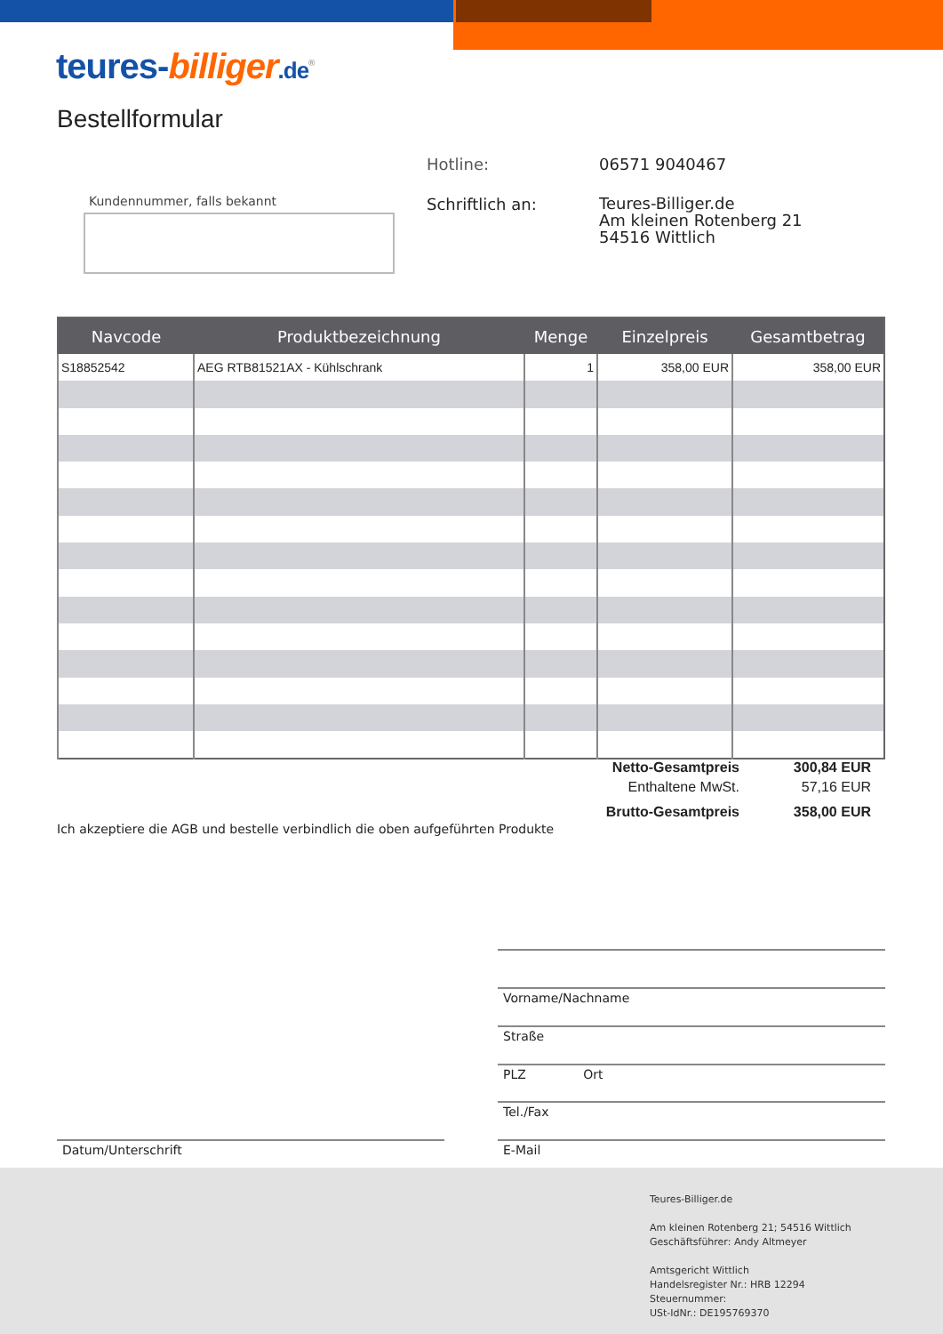teures-billiger.de<sup>®</sup>
Bestellformular
| Hotline: | 06571 9040467 |
| Schriftlich an: | Teures-Billiger.de Am kleinen Rotenberg 21 54516 Wittlich |
Kundennummer, falls bekannt
| Navcode | Produktbezeichnung | Menge | Einzelpreis | Gesamtbetrag |
| --- | --- | --- | --- | --- |
| S18852542 | AEG RTB81521AX - Kühlschrank | 1 | 358,00 EUR | 358,00 EUR |
| Netto-Gesamtpreis | 300,84 EUR |
| Enthaltene MwSt. | 57,16 EUR |
| Brutto-Gesamtpreis | 358,00 EUR |
Ich akzeptiere die AGB und bestelle verbindlich die oben aufgeführten Produkte
Vorname/Nachname
Straße
PLZ Ort
Tel./Fax
Datum/Unterschrift E-Mail
Teures-Billiger.de
Am kleinen Rotenberg 21; 54516 Wittlich
Geschäftsführer: Andy Altmeyer
Amtsgericht Wittlich
Handelsregister Nr.: HRB 12294
Steuernummer:
USt-IdNr.: DE195769370